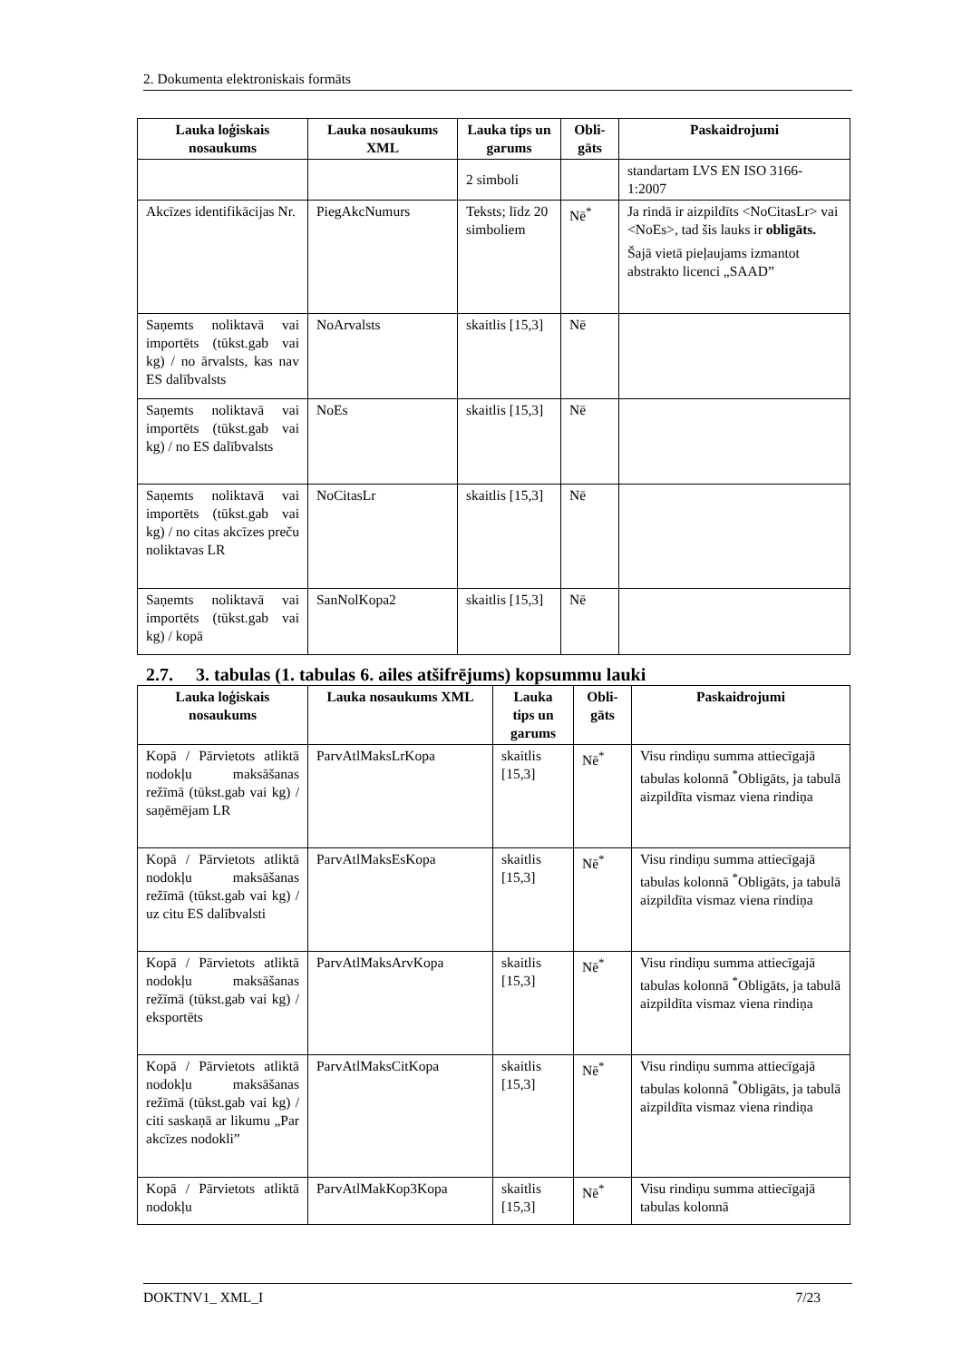2. Dokumenta elektroniskais formāts
| Lauka loģiskais nosaukums | Lauka nosaukums XML | Lauka tips un garums | Obli-gāts | Paskaidrojumi |
| --- | --- | --- | --- | --- |
| | | 2 simboli | | standartam LVS EN ISO 3166-1:2007 |
| Akcīzes identifikācijas Nr. | PiegAkcNumurs | Teksts; līdz 20 simboliem | Nē<sup>*</sup> | Ja rindā ir aizpildīts <NoCitasLr> vai <NoEs>, tad šis lauks ir obligāts. Šajā vietā pieļaujams izmantot abstrakto licenci „SAAD” |
| Saņemts noliktavā vai importēts (tūkst.gab vai kg) / no ārvalsts, kas nav ES dalībvalsts | NoArvalsts | skaitlis [15,3] | Nē | |
| Saņemts noliktavā vai importēts (tūkst.gab vai kg) / no ES dalībvalsts | NoEs | skaitlis [15,3] | Nē | |
| Saņemts noliktavā vai importēts (tūkst.gab vai kg) / no citas akcīzes preču noliktavas LR | NoCitasLr | skaitlis [15,3] | Nē | |
| Saņemts noliktavā vai importēts (tūkst.gab vai kg) / kopā | SanNolKopa2 | skaitlis [15,3] | Nē | |
2.7. 3. tabulas (1. tabulas 6. ailes atšifrējums) kopsummu lauki
| Lauka loģiskais nosaukums | Lauka nosaukums XML | Lauka tips un garums | Obli-gāts | Paskaidrojumi |
| --- | --- | --- | --- | --- |
| Kopā / Pārvietots atliktā nodokļu maksāšanas režīmā (tūkst.gab vai kg) / saņēmējam LR | ParvAtlMaksLrKopa | skaitlis [15,3] | Nē<sup>*</sup> | Visu rindiņu summa attiecīgajā tabulas kolonnā <sup>*</sup>Obligāts, ja tabulā aizpildīta vismaz viena rindiņa |
| Kopā / Pārvietots atliktā nodokļu maksāšanas režīmā (tūkst.gab vai kg) / uz citu ES dalībvalsti | ParvAtlMaksEsKopa | skaitlis [15,3] | Nē<sup>*</sup> | Visu rindiņu summa attiecīgajā tabulas kolonnā <sup>*</sup>Obligāts, ja tabulā aizpildīta vismaz viena rindiņa |
| Kopā / Pārvietots atliktā nodokļu maksāšanas režīmā (tūkst.gab vai kg) / eksportēts | ParvAtlMaksArvKopa | skaitlis [15,3] | Nē<sup>*</sup> | Visu rindiņu summa attiecīgajā tabulas kolonnā <sup>*</sup>Obligāts, ja tabulā aizpildīta vismaz viena rindiņa |
| Kopā / Pārvietots atliktā nodokļu maksāšanas režīmā (tūkst.gab vai kg) / citi saskaņā ar likumu „Par akcīzes nodokli” | ParvAtlMaksCitKopa | skaitlis [15,3] | Nē<sup>*</sup> | Visu rindiņu summa attiecīgajā tabulas kolonnā <sup>*</sup>Obligāts, ja tabulā aizpildīta vismaz viena rindiņa |
| Kopā / Pārvietots atliktā nodokļu | ParvAtlMakKop3Kopa | skaitlis [15,3] | Nē<sup>*</sup> | Visu rindiņu summa attiecīgajā tabulas kolonnā |
DOKTNV1_ XML_I 7/23